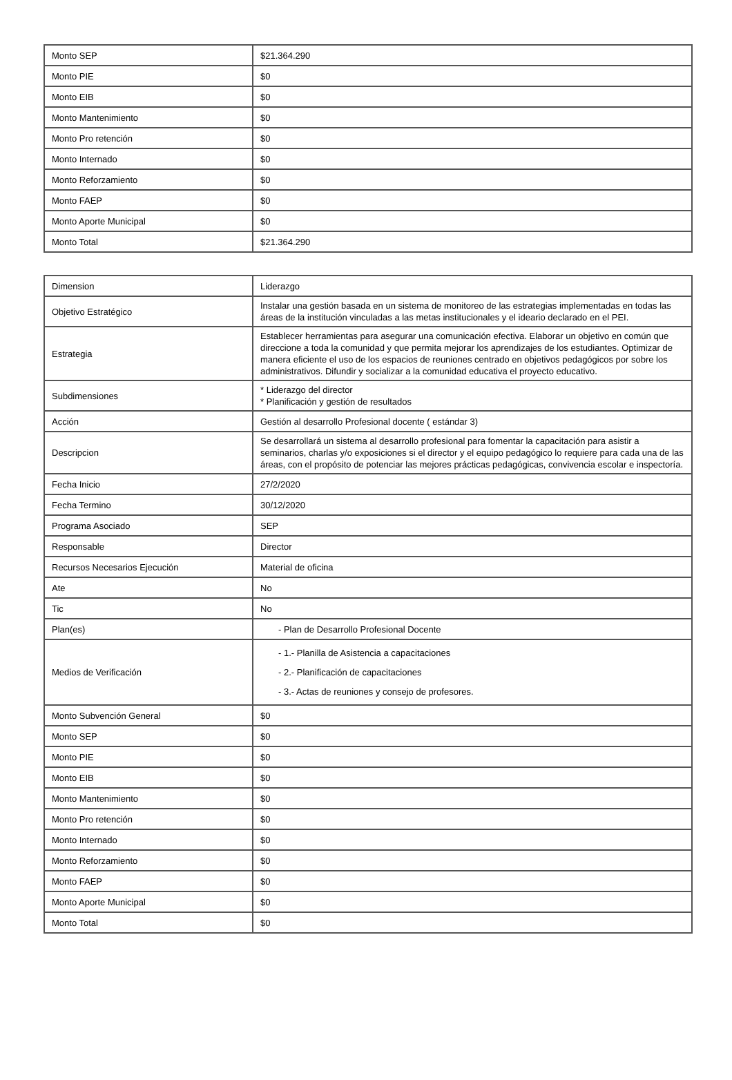| Monto SEP | $21.364.290 |
| Monto PIE | $0 |
| Monto EIB | $0 |
| Monto Mantenimiento | $0 |
| Monto Pro retención | $0 |
| Monto Internado | $0 |
| Monto Reforzamiento | $0 |
| Monto FAEP | $0 |
| Monto Aporte Municipal | $0 |
| Monto Total | $21.364.290 |
| Dimension | Liderazgo |
| Objetivo Estratégico | Instalar una gestión basada en un sistema de monitoreo de las estrategias implementadas en todas las áreas de la institución vinculadas a las metas institucionales y el ideario declarado en el PEI. |
| Estrategia | Establecer herramientas para asegurar una comunicación efectiva. Elaborar un objetivo en común que direccione a toda la comunidad y que permita mejorar los aprendizajes de los estudiantes. Optimizar de manera eficiente el uso de los espacios de reuniones centrado en objetivos pedagógicos por sobre los administrativos. Difundir y socializar a la comunidad educativa el proyecto educativo. |
| Subdimensiones | * Liderazgo del director * Planificación y gestión de resultados |
| Acción | Gestión al desarrollo Profesional docente ( estándar 3) |
| Descripcion | Se desarrollará un sistema al desarrollo profesional para fomentar la capacitación para asistir a seminarios, charlas y/o exposiciones si el director y el equipo pedagógico lo requiere para cada una de las áreas, con el propósito de potenciar las mejores prácticas pedagógicas, convivencia escolar e inspectoría. |
| Fecha Inicio | 27/2/2020 |
| Fecha Termino | 30/12/2020 |
| Programa Asociado | SEP |
| Responsable | Director |
| Recursos Necesarios Ejecución | Material de oficina |
| Ate | No |
| Tic | No |
| Plan(es) | - Plan de Desarrollo Profesional Docente |
| Medios de Verificación | - 1.- Planilla de Asistencia a capacitaciones - 2.- Planificación de capacitaciones - 3.- Actas de reuniones y consejo de profesores. |
| Monto Subvención General | $0 |
| Monto SEP | $0 |
| Monto PIE | $0 |
| Monto EIB | $0 |
| Monto Mantenimiento | $0 |
| Monto Pro retención | $0 |
| Monto Internado | $0 |
| Monto Reforzamiento | $0 |
| Monto FAEP | $0 |
| Monto Aporte Municipal | $0 |
| Monto Total | $0 |